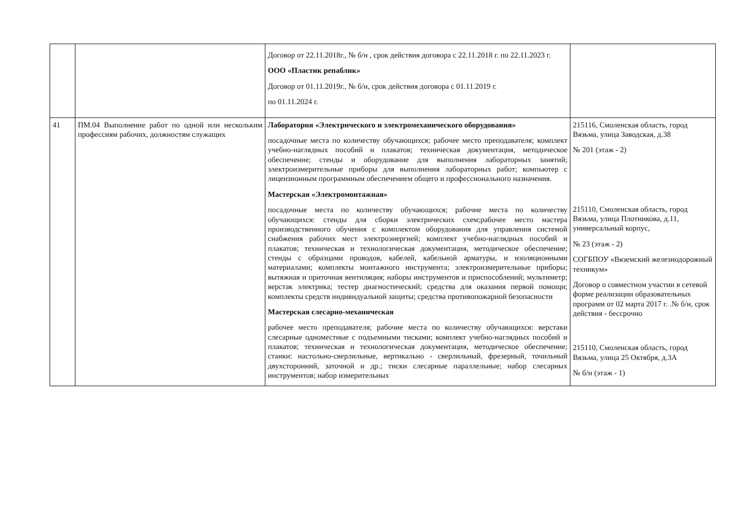| | | Договор от 22.11.2018г., № б/н , срок действия договора с 22.11.2018 г. по 22.11.2023 г. ООО «Пластик репаблик» Договор от 01.11.2019г., № б/н, срок действия договора с 01.11.2019 г. по 01.11.2024 г. | |
| 41 | ПМ.04 Выполнение работ по одной или нескольким профессиям рабочих, должностям служащих | Лаборатория «Электрического и электромеханического оборудования» посадочные места по количеству обучающихся; рабочее место преподавателя; комплект учебно-наглядных пособий и плакатов; техническая документация, методическое обеспечение; стенды и оборудование для выполнения лабораторных занятий; электроизмерительные приборы для выполнения лабораторных работ; компьютер с лицензионным программным обеспечением общего и профессионального назначения. Мастерская «Электромонтажная» посадочные места по количеству обучающихся; рабочие места по количеству обучающихся: стенды для сборки электрических схем;рабочее место мастера производственного обучения с комплектом оборудования для управления системой снабжения рабочих мест электроэнергией; комплект учебно-наглядных пособий и плакатов; техническая и технологическая документация, методическое обеспечение; стенды с образцами проводов, кабелей, кабельной арматуры, и изоляционными материалами; комплекты монтажного инструмента; электроизмерительные приборы; вытяжная и приточная вентиляция; наборы инструментов и приспособлений; мультиметр; верстак электрика; тестер диагностический; средства для оказания первой помощи; комплекты средств индивидуальной защиты; средства противопожарной безопасности Мастерская слесарно-механическая рабочее место преподавателя; рабочие места по количеству обучающихся: верстаки слесарные одноместные с подъемными тисками; комплект учебно-наглядных пособий и плакатов; техническая и технологическая документация, методическое обеспечение; станки: настольно-сверлильные, вертикально - сверлильный, фрезерный, точильный двухсторонний, заточной и др.; тиски слесарные параллельные; набор слесарных инструментов; набор измерительных | 215116, Смоленская область, город Вязьма, улица Заводская, д.38 № 201 (этаж - 2) 215110, Смоленская область, город Вязьма, улица Плотникова, д.11, универсальный корпус, № 23 (этаж - 2) СОГБПОУ «Вяземский железнодорожный техникум» Договор о совместном участии в сетевой форме реализации образовательных программ от 02 марта 2017 г. .№ б/н, срок действия - бессрочно 215110, Смоленская область, город Вязьма, улица 25 Октября, д.3А № б/н (этаж - 1) |